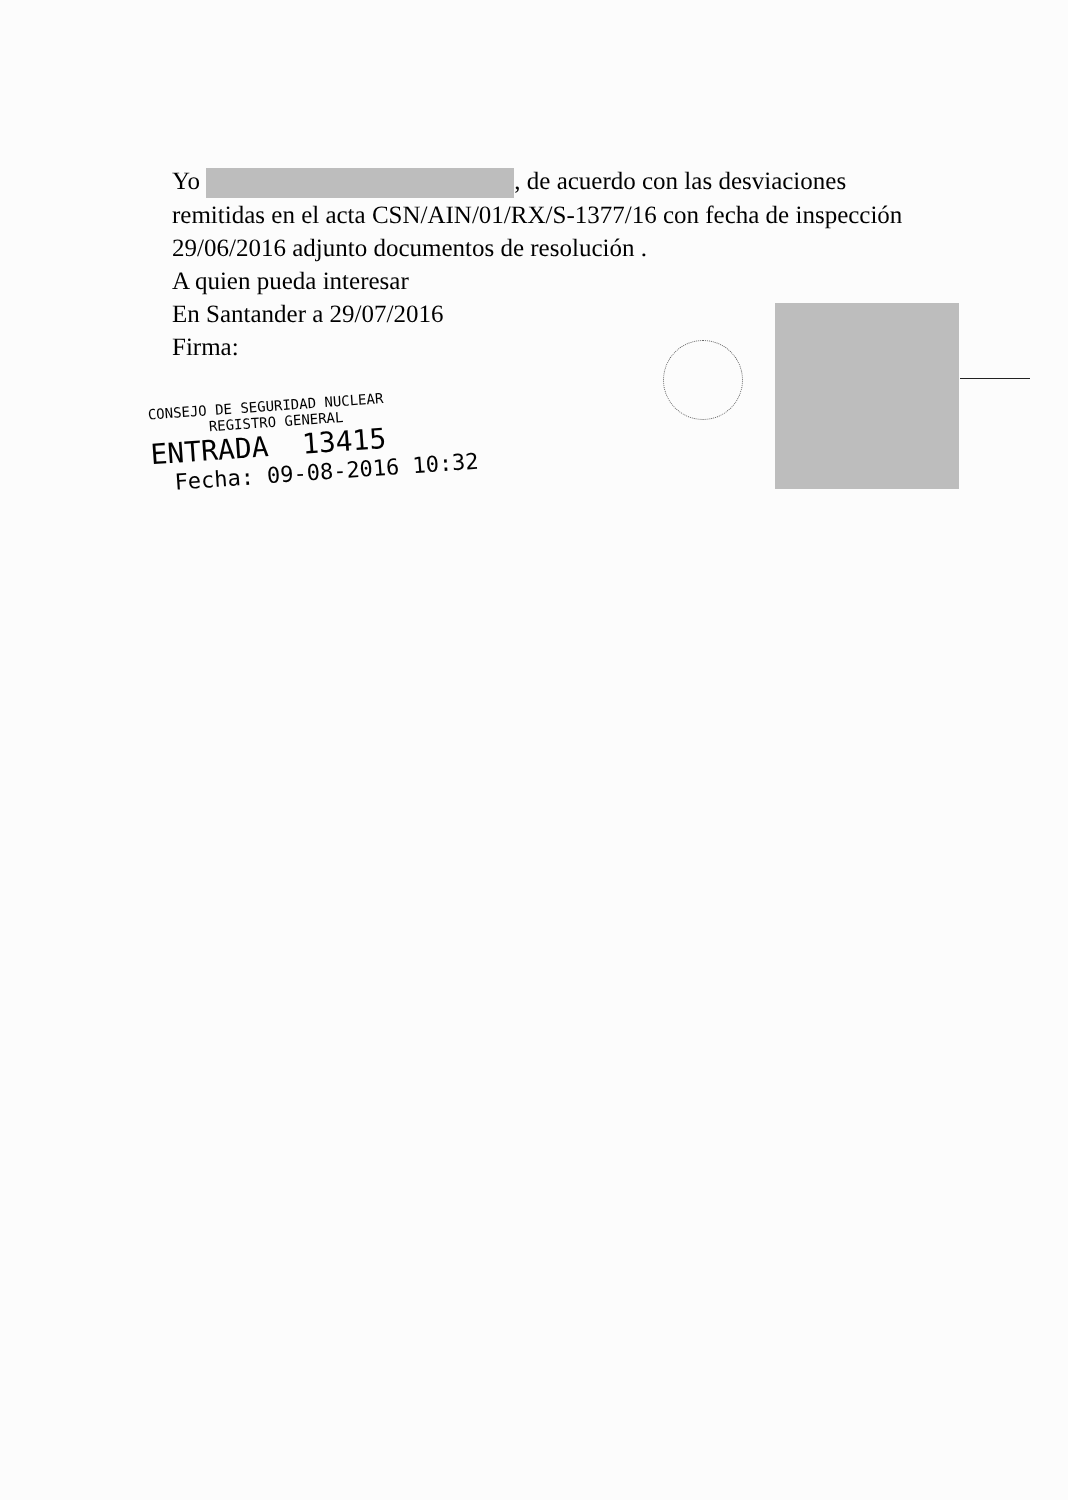Yo , de acuerdo con las desviaciones remitidas en el acta CSN/AIN/01/RX/S-1377/16 con fecha de inspección 29/06/2016 adjunto documentos de resolución .
A quien pueda interesar
En Santander a 29/07/2016
Firma:
CONSEJO DE SEGURIDAD NUCLEAR
REGISTRO GENERAL
ENTRADA 13415
Fecha: 09-08-2016 10:32